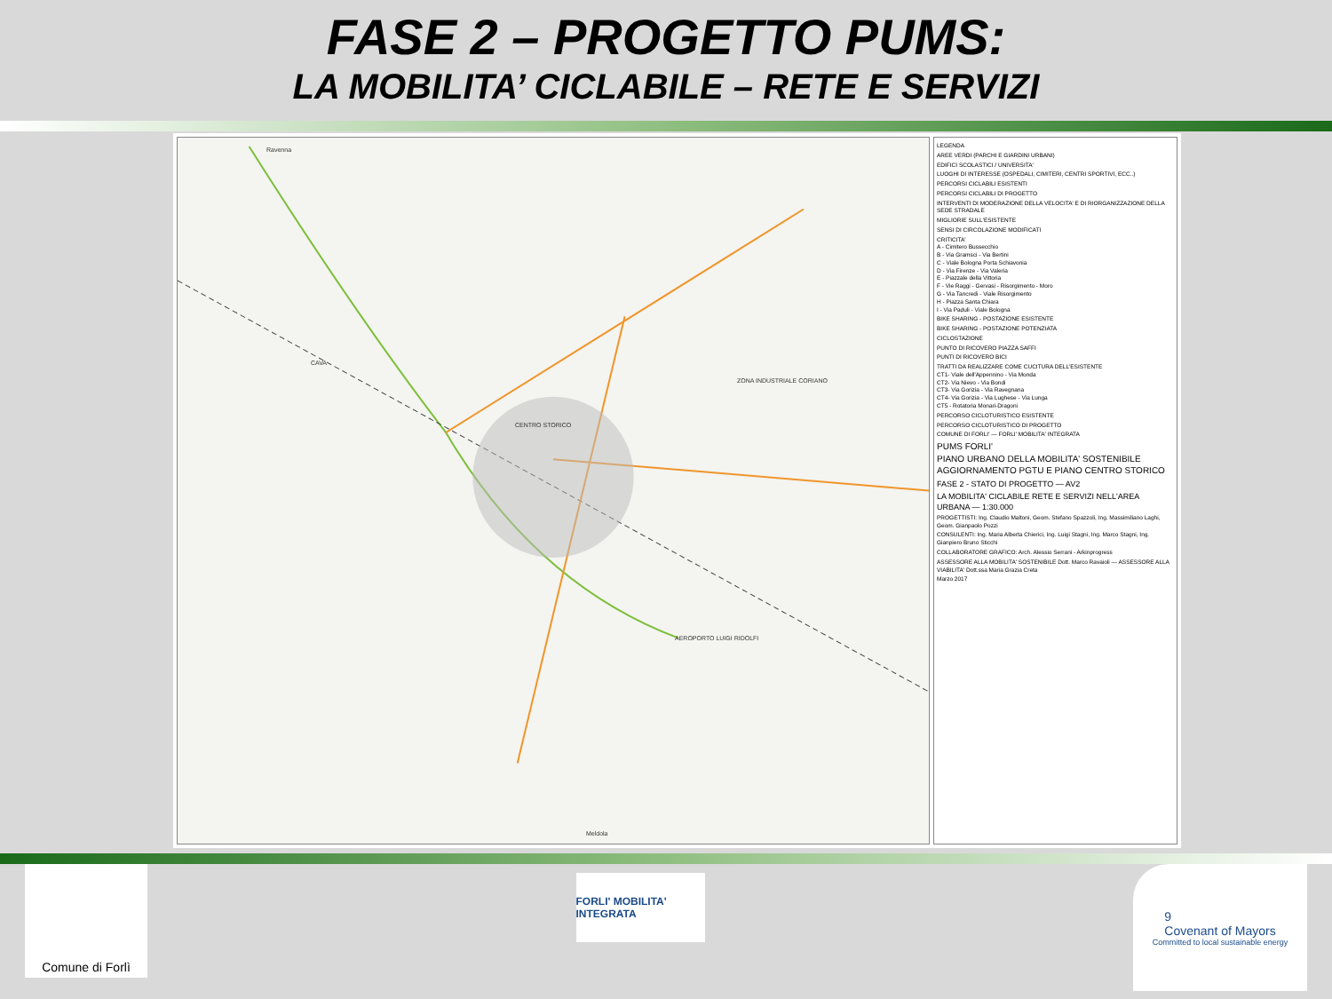FASE 2 – PROGETTO PUMS:
LA MOBILITA’ CICLABILE – RETE E SERVIZI
Ravenna
CENTRO STORICO
AEROPORTO LUIGI RIDOLFI
ZONA INDUSTRIALE CORIANO
CAVA
Meldola
LEGENDA
AREE VERDI (PARCHI E GIARDINI URBANI)
EDIFICI SCOLASTICI / UNIVERSITA'
LUOGHI DI INTERESSE (OSPEDALI, CIMITERI, CENTRI SPORTIVI, ECC..)
PERCORSI CICLABILI ESISTENTI
PERCORSI CICLABILI DI PROGETTO
INTERVENTI DI MODERAZIONE DELLA VELOCITA' E DI RIORGANIZZAZIONE DELLA SEDE STRADALE
MIGLIORIE SULL'ESISTENTE
SENSI DI CIRCOLAZIONE MODIFICATI
CRITICITA'
A - Cimitero Bussecchio
B - Via Gramsci - Via Bertini
C - Viale Bologna Porta Schiavonia
D - Via Firenze - Via Valeria
E - Piazzale della Vittoria
F - Vie Raggi - Gervasi - Risorgimento - Moro
G - Via Tancredi - Viale Risorgimento
H - Piazza Santa Chiara
I - Via Paduli - Viale Bologna
BIKE SHARING - POSTAZIONE ESISTENTE
BIKE SHARING - POSTAZIONE POTENZIATA
CICLOSTAZIONE
PUNTO DI RICOVERO PIAZZA SAFFI
PUNTI DI RICOVERO BICI
TRATTI DA REALIZZARE COME CUCITURA DELL'ESISTENTE
CT1- Viale dell'Appennino - Via Monda
CT2- Via Nievo - Via Bondi
CT3- Via Gorizia - Via Ravegnana
CT4- Via Gorizia - Via Lughese - Via Lunga
CT5 - Rotatoria Monari-Dragoni
PERCORSO CICLOTURISTICO ESISTENTE
PERCORSO CICLOTURISTICO DI PROGETTO
COMUNE DI FORLI' — FORLI' MOBILITA' INTEGRATA
PUMS FORLI'
PIANO URBANO DELLA MOBILITA' SOSTENIBILE
AGGIORNAMENTO PGTU E PIANO CENTRO STORICO
FASE 2 - STATO DI PROGETTO — AV2
LA MOBILITA' CICLABILE RETE E SERVIZI NELL'AREA URBANA — 1:30.000
PROGETTISTI: Ing. Claudio Maltoni, Geom. Stefano Spazzoli, Ing. Massimiliano Laghi, Geom. Gianpaolo Pozzi
CONSULENTI: Ing. Maria Alberta Chierici, Ing. Luigi Stagni, Ing. Marco Stagni, Ing. Gianpiero Bruno Sticchi
COLLABORATORE GRAFICO: Arch. Alessio Serrani - Arkinprogress
ASSESSORE ALLA MOBILITA' SOSTENIBILE Dott. Marco Ravaioli — ASSESSORE ALLA VIABILITA' Dott.ssa Maria Grazia Creta
Marzo 2017
Comune di Forlì
FORLI' MOBILITA' INTEGRATA
9
Covenant of Mayors
Committed to local sustainable energy